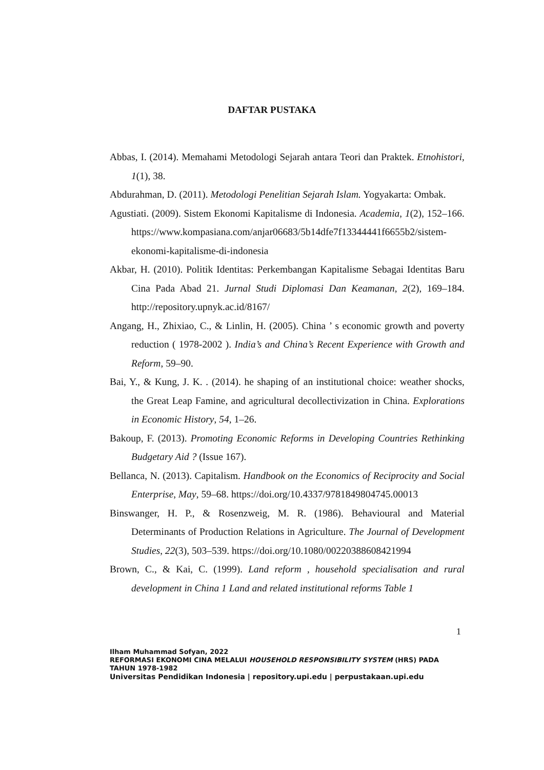DAFTAR PUSTAKA
Abbas, I. (2014). Memahami Metodologi Sejarah antara Teori dan Praktek. Etnohistori, 1(1), 38.
Abdurahman, D. (2011). Metodologi Penelitian Sejarah Islam. Yogyakarta: Ombak.
Agustiati. (2009). Sistem Ekonomi Kapitalisme di Indonesia. Academia, 1(2), 152–166. https://www.kompasiana.com/anjar06683/5b14dfe7f13344441f6655b2/sistem-ekonomi-kapitalisme-di-indonesia
Akbar, H. (2010). Politik Identitas: Perkembangan Kapitalisme Sebagai Identitas Baru Cina Pada Abad 21. Jurnal Studi Diplomasi Dan Keamanan, 2(2), 169–184. http://repository.upnyk.ac.id/8167/
Angang, H., Zhixiao, C., & Linlin, H. (2005). China ’ s economic growth and poverty reduction ( 1978-2002 ). India’s and China’s Recent Experience with Growth and Reform, 59–90.
Bai, Y., & Kung, J. K. . (2014). he shaping of an institutional choice: weather shocks, the Great Leap Famine, and agricultural decollectivization in China. Explorations in Economic History, 54, 1–26.
Bakoup, F. (2013). Promoting Economic Reforms in Developing Countries Rethinking Budgetary Aid ? (Issue 167).
Bellanca, N. (2013). Capitalism. Handbook on the Economics of Reciprocity and Social Enterprise, May, 59–68. https://doi.org/10.4337/9781849804745.00013
Binswanger, H. P., & Rosenzweig, M. R. (1986). Behavioural and Material Determinants of Production Relations in Agriculture. The Journal of Development Studies, 22(3), 503–539. https://doi.org/10.1080/00220388608421994
Brown, C., & Kai, C. (1999). Land reform , household specialisation and rural development in China 1 Land and related institutional reforms Table 1
1
Ilham Muhammad Sofyan, 2022
REFORMASI EKONOMI CINA MELALUI HOUSEHOLD RESPONSIBILITY SYSTEM (HRS) PADA
TAHUN 1978-1982
Universitas Pendidikan Indonesia | repository.upi.edu | perpustakaan.upi.edu